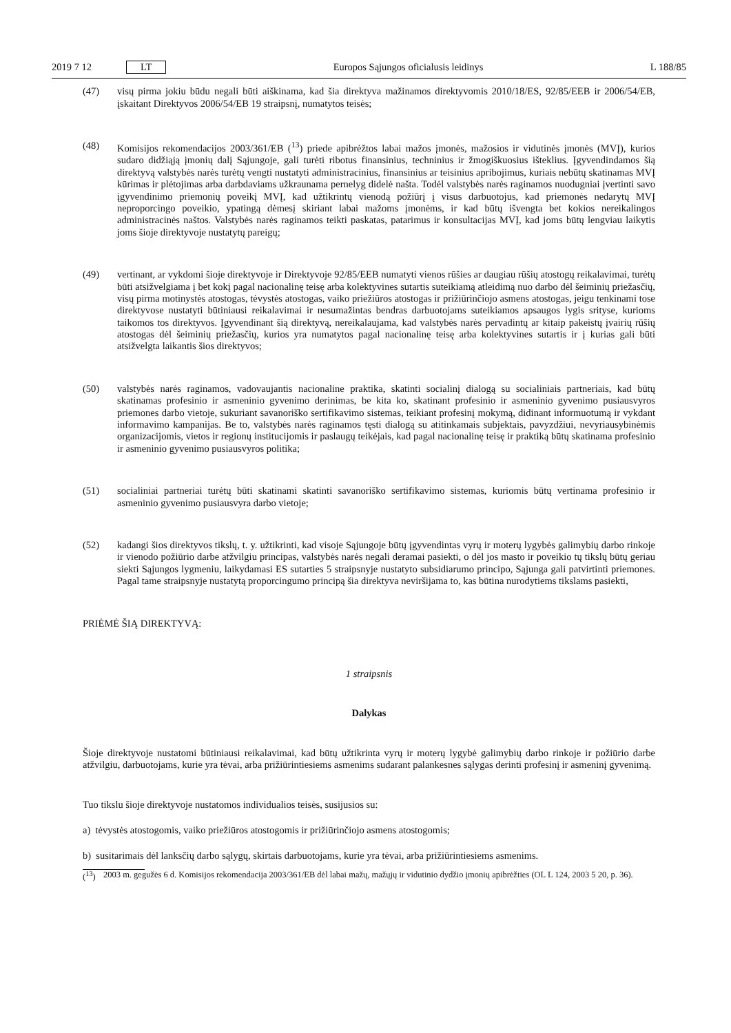2019 7 12 LT Europos Sąjungos oficialusis leidinys L 188/85
(47) visų pirma jokiu būdu negali būti aiškinama, kad šia direktyva mažinamos direktyvomis 2010/18/ES, 92/85/EEB ir 2006/54/EB, įskaitant Direktyvos 2006/54/EB 19 straipsnį, numatytos teisės;
(48) Komisijos rekomendacijos 2003/361/EB (<sup>13</sup>) priede apibrėžtos labai mažos įmonės, mažosios ir vidutinės įmonės (MVĮ), kurios sudaro didžiąją įmonių dalį Sąjungoje, gali turėti ribotus finansinius, techninius ir žmogiškuosius išteklius. Įgyvendindamos šią direktyvą valstybės narės turėtų vengti nustatyti administracinius, finansinius ar teisinius apribojimus, kuriais nebūtų skatinamas MVĮ kūrimas ir plėtojimas arba darbdaviams užkraunama pernelyg didelė našta. Todėl valstybės narės raginamos nuodugniai įvertinti savo įgyvendinimo priemonių poveikį MVĮ, kad užtikrintų vienodą požiūrį į visus darbuotojus, kad priemonės nedarytų MVĮ neproporcingo poveikio, ypatingą dėmesį skiriant labai mažoms įmonėms, ir kad būtų išvengta bet kokios nereikalingos administracinės naštos. Valstybės narės raginamos teikti paskatas, patarimus ir konsultacijas MVĮ, kad joms būtų lengviau laikytis joms šioje direktyvoje nustatytų pareigų;
(49) vertinant, ar vykdomi šioje direktyvoje ir Direktyvoje 92/85/EEB numatyti vienos rūšies ar daugiau rūšių atostogų reikalavimai, turėtų būti atsižvelgiama į bet kokį pagal nacionalinę teisę arba kolektyvines sutartis suteikiamą atleidimą nuo darbo dėl šeiminių priežasčių, visų pirma motinystės atostogas, tėvystės atostogas, vaiko priežiūros atostogas ir prižiūrinčiojo asmens atostogas, jeigu tenkinami tose direktyvose nustatyti būtiniausi reikalavimai ir nesumažintas bendras darbuotojams suteikiamos apsaugos lygis srityse, kurioms taikomos tos direktyvos. Įgyvendinant šią direktyvą, nereikalaujama, kad valstybės narės pervadintų ar kitaip pakeistų įvairių rūšių atostogas dėl šeiminių priežasčių, kurios yra numatytos pagal nacionalinę teisę arba kolektyvines sutartis ir į kurias gali būti atsižvelgta laikantis šios direktyvos;
(50) valstybės narės raginamos, vadovaujantis nacionaline praktika, skatinti socialinį dialogą su socialiniais partneriais, kad būtų skatinamas profesinio ir asmeninio gyvenimo derinimas, be kita ko, skatinant profesinio ir asmeninio gyvenimo pusiausvyros priemones darbo vietoje, sukuriant savanoriško sertifikavimo sistemas, teikiant profesinį mokymą, didinant informuotumą ir vykdant informavimo kampanijas. Be to, valstybės narės raginamos tęsti dialogą su atitinkamais subjektais, pavyzdžiui, nevyriausybinėmis organizacijomis, vietos ir regionų institucijomis ir paslaugų teikėjais, kad pagal nacionalinę teisę ir praktiką būtų skatinama profesinio ir asmeninio gyvenimo pusiausvyros politika;
(51) socialiniai partneriai turėtų būti skatinami skatinti savanoriško sertifikavimo sistemas, kuriomis būtų vertinama profesinio ir asmeninio gyvenimo pusiausvyra darbo vietoje;
(52) kadangi šios direktyvos tikslų, t. y. užtikrinti, kad visoje Sąjungoje būtų įgyvendintas vyrų ir moterų lygybės galimybių darbo rinkoje ir vienodo požiūrio darbe atžvilgiu principas, valstybės narės negali deramai pasiekti, o dėl jos masto ir poveikio tų tikslų būtų geriau siekti Sąjungos lygmeniu, laikydamasi ES sutarties 5 straipsnyje nustatyto subsidiarumo principo, Sąjunga gali patvirtinti priemones. Pagal tame straipsnyje nustatytą proporcingumo principą šia direktyva neviršijama to, kas būtina nurodytiems tikslams pasiekti,
PRIĖMĖ ŠIĄ DIREKTYVĄ:
1 straipsnis
Dalykas
Šioje direktyvoje nustatomi būtiniausi reikalavimai, kad būtų užtikrinta vyrų ir moterų lygybė galimybių darbo rinkoje ir požiūrio darbe atžvilgiu, darbuotojams, kurie yra tėvai, arba prižiūrintiesiems asmenims sudarant palankesnes sąlygas derinti profesinį ir asmeninį gyvenimą.
Tuo tikslu šioje direktyvoje nustatomos individualios teisės, susijusios su:
a) tėvystės atostogomis, vaiko priežiūros atostogomis ir prižiūrinčiojo asmens atostogomis;
b) susitarimais dėl lanksčių darbo sąlygų, skirtais darbuotojams, kurie yra tėvai, arba prižiūrintiesiems asmenims.
(<sup>13</sup>) 2003 m. gegužės 6 d. Komisijos rekomendacija 2003/361/EB dėl labai mažų, mažųjų ir vidutinio dydžio įmonių apibrėžties (OL L 124, 2003 5 20, p. 36).